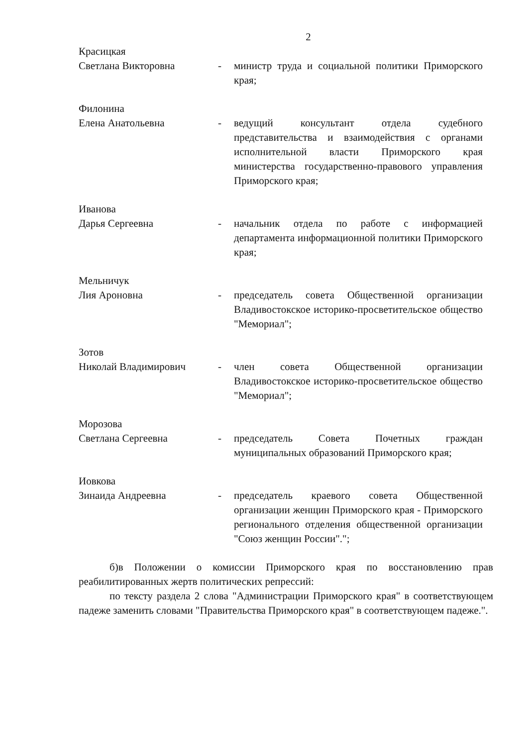2
Красицкая
Светлана Викторовна - министр труда и социальной политики Приморского края;
Филонина
Елена Анатольевна - ведущий консультант отдела судебного представительства и взаимодействия с органами исполнительной власти Приморского края министерства государственно-правового управления Приморского края;
Иванова
Дарья Сергеевна - начальник отдела по работе с информацией департамента информационной политики Приморского края;
Мельничук
Лия Ароновна - председатель совета Общественной организации Владивостокское историко-просветительское общество "Мемориал";
Зотов
Николай Владимирович - член совета Общественной организации Владивостокское историко-просветительское общество "Мемориал";
Морозова
Светлана Сергеевна - председатель Совета Почетных граждан муниципальных образований Приморского края;
Иовкова
Зинаида Андреевна - председатель краевого совета Общественной организации женщин Приморского края - Приморского регионального отделения общественной организации "Союз женщин России".";
б)в Положении о комиссии Приморского края по восстановлению прав реабилитированных жертв политических репрессий:
по тексту раздела 2 слова "Администрации Приморского края" в соответствующем падеже заменить словами "Правительства Приморского края" в соответствующем падеже.".